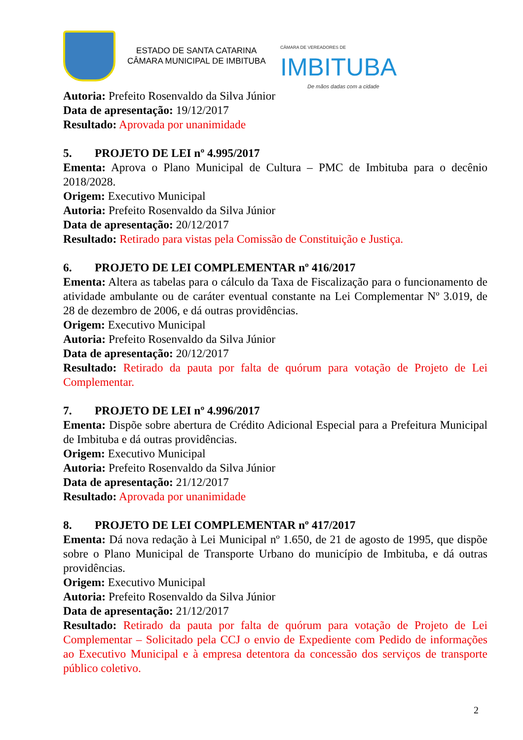ESTADO DE SANTA CATARINA
CÂMARA MUNICIPAL DE IMBITUBA
CÂMARA DE VEREADORES DE
IMBITUBA
De mãos dadas com a cidade
Autoria: Prefeito Rosenvaldo da Silva Júnior
Data de apresentação: 19/12/2017
Resultado: Aprovada por unanimidade
5. PROJETO DE LEI nº 4.995/2017
Ementa: Aprova o Plano Municipal de Cultura – PMC de Imbituba para o decênio 2018/2028.
Origem: Executivo Municipal
Autoria: Prefeito Rosenvaldo da Silva Júnior
Data de apresentação: 20/12/2017
Resultado: Retirado para vistas pela Comissão de Constituição e Justiça.
6. PROJETO DE LEI COMPLEMENTAR nº 416/2017
Ementa: Altera as tabelas para o cálculo da Taxa de Fiscalização para o funcionamento de atividade ambulante ou de caráter eventual constante na Lei Complementar Nº 3.019, de 28 de dezembro de 2006, e dá outras providências.
Origem: Executivo Municipal
Autoria: Prefeito Rosenvaldo da Silva Júnior
Data de apresentação: 20/12/2017
Resultado: Retirado da pauta por falta de quórum para votação de Projeto de Lei Complementar.
7. PROJETO DE LEI nº 4.996/2017
Ementa: Dispõe sobre abertura de Crédito Adicional Especial para a Prefeitura Municipal de Imbituba e dá outras providências.
Origem: Executivo Municipal
Autoria: Prefeito Rosenvaldo da Silva Júnior
Data de apresentação: 21/12/2017
Resultado: Aprovada por unanimidade
8. PROJETO DE LEI COMPLEMENTAR nº 417/2017
Ementa: Dá nova redação à Lei Municipal nº 1.650, de 21 de agosto de 1995, que dispõe sobre o Plano Municipal de Transporte Urbano do município de Imbituba, e dá outras providências.
Origem: Executivo Municipal
Autoria: Prefeito Rosenvaldo da Silva Júnior
Data de apresentação: 21/12/2017
Resultado: Retirado da pauta por falta de quórum para votação de Projeto de Lei Complementar – Solicitado pela CCJ o envio de Expediente com Pedido de informações ao Executivo Municipal e à empresa detentora da concessão dos serviços de transporte público coletivo.
2